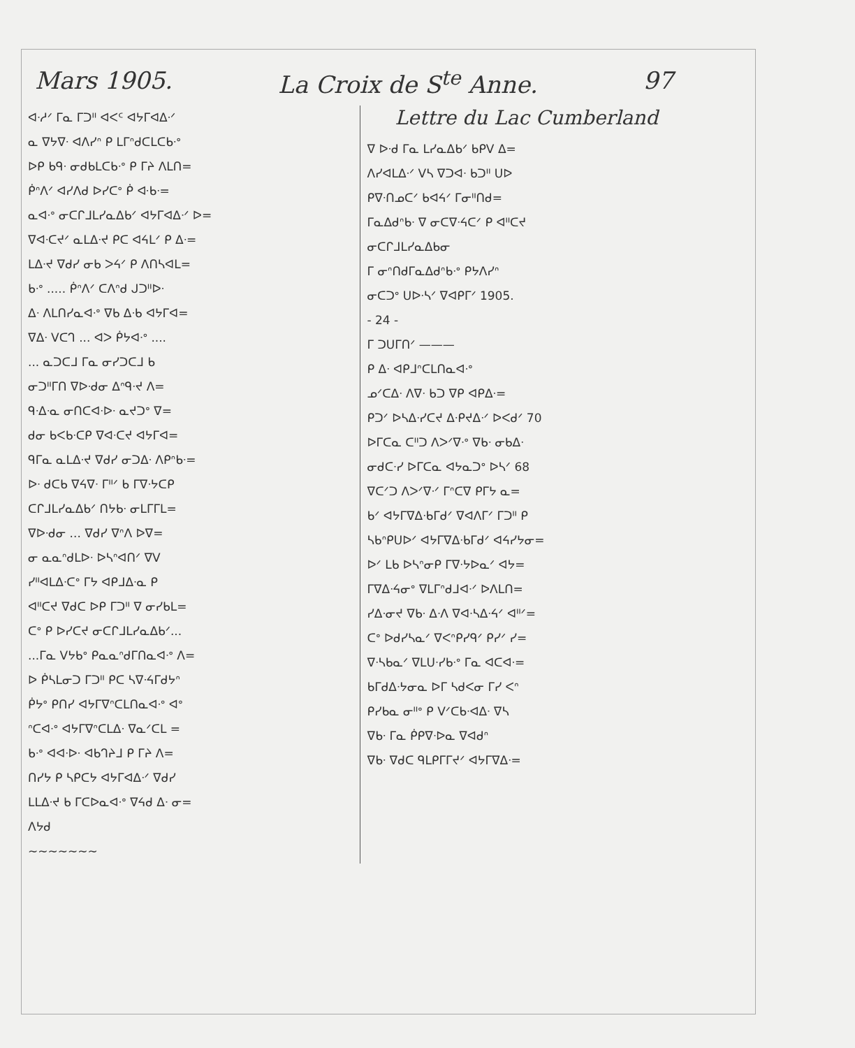Mars 1905. La Croix de S<sup>te</sup> Anne. 97
ᐊᐧᓱᐟ ᒥᓇ ᒥᑐᐦ ᐊᐸᑦ ᐊᔭᒥᐊᐃᐧᐟ
ᓇ ᐁᔭᐁᐧ ᐊᐱᓯᐢ ᑭ ᒪᒥᐢᑯᑕᒪᑕᑲᐧᐤ
ᐅᑭ ᑲᑫᐧ ᓂᑯᑲᒪᑕᑲᐧᐤ ᑭ ᒥᔨ ᐱᒪᑎ=
ᑮᐢᐱᐟ ᐊᓯᐱᑯ ᐅᓯᑕᐤ ᑮ ᐘᑲᐧ=
ᓇᐊᐧᐤ ᓂᑕᒋᒧᒪᓯᓇᐃᑲᐟ ᐊᔭᒥᐊᐃᐧᐟ ᐅ=
ᐁᐊᐧᑕᔪᐟ ᓇᒪᐃᐧᔪ ᑭᑕ ᐊᔦᒪᐟ ᑭ ᐃᐧ=
ᒪᐃᐧᔪ ᐁᑯᓯ ᓂᑲ ᐳᔦᐟ ᑭ ᐱᑎᓴᐊᒪ=
ᑲᐧᐤ ..... ᑮᐢᐱᐟ ᑕᐱᐢᑯ ᒍᑐᐦᐅᐧ
ᐃᐧ ᐱᒪᑎᓯᓇᐊᐧᐤ ᐁᑲ ᐃᐧᑲ ᐊᔭᒥᐊ=
ᐁᐃᐧ ᐯᑕᒉ ... ᐊᐳ ᑮᔭᐊᐧᐤ ....
... ᓇᑐᑕᒧ ᒥᓇ ᓂᓯᑐᑕᒧ ᑲ
ᓂᑐᐦᒥᑎ ᐁᐅᐧᑯᓂ ᐃᐢᑫᐧᔪ ᐱ=
ᑫᐧᐃᐧᓇ ᓂᑎᑕᐊᐧᐅᐧ ᓇᔪᑐᐤ ᐁ=
ᑯᓂ ᑲᐸᑲᐧᑕᑭ ᐁᐊᐧᑕᔪ ᐊᔭᒥᐊ=
ᑫᒥᓇ ᓇᒪᐃᐧᔪ ᐁᑯᓯ ᓂᑐᐃᐧ ᐱᑭᐢᑲᐧ=
ᐅᐧ ᑯᑕᑲ ᐁᔦᐁᐧ ᒥᐦᐟ ᑲ ᒥᐁᐧᔭᑕᑭ
ᑕᒋᒧᒪᓯᓇᐃᑲᐟ ᑎᔭᑲᐧ ᓂᒪᒥᒥᒪ=
ᐁᐅᐧᑯᓂ ... ᐁᑯᓯ ᐁᐢᐱ ᐅᐁ=
ᓂ ᓇᓇᐢᑯᒪᐅᐧ ᐅᓴᐢᐊᑎᐟ ᐁᐯ
ᓯᐦᐊᒪᐃᐧᑕᐤ ᒥᔭ ᐊᑭᒧᐃᐧᓇ ᑭ
ᐊᐦᑕᔪ ᐁᑯᑕ ᐅᑭ ᒥᑐᐦ ᐁ ᓂᓯᑲᒪ=
ᑕᐤ ᑭ ᐅᓯᑕᔪ ᓂᑕᒋᒧᒪᓯᓇᐃᑲᐟ...
...ᒥᓇ ᐯᔭᑲᐤ ᑭᓇᓇᐢᑯᒥᑎᓇᐊᐧᐤ ᐱ=
ᐅ ᑮᓴᒪᓂᑐ ᒥᑐᐦ ᑭᑕ ᓴᐁᐧᔦᒥᑯᔭᐢ
ᑮᔭᐤ ᑭᑎᓯ ᐊᔭᒥᐁᐢᑕᒪᑎᓇᐊᐧᐤ ᐊᐤ
ᐢᑕᐊᐧᐤ ᐊᔭᒥᐁᐢᑕᒪᐃᐧ ᐁᓇᐟᑕᒪ =
ᑲᐧᐤ ᐊᐊᐧᐅᐧ ᐊᑲᒉᔨᒧ ᑭ ᒥᔨ ᐱ=
ᑎᓯᔭ ᑭ ᓴᑭᑕᔭ ᐊᔭᒥᐊᐃᐧᐟ ᐁᑯᓯ
ᒪᒪᐃᐧᔪ ᑲ ᒥᑕᐅᓇᐊᐧᐤ ᐁᔦᑯ ᐃᐧ ᓂ=
ᐱᔭᑯ
~~~~~~~
Lettre du Lac Cumberland
ᐁ ᐅᐧᑯ ᒥᓇ ᒪᓯᓇᐃᑲᐟ ᑲᑭᐯ ᐃ=
ᐱᓯᐊᒪᐃᐧᐟ ᐯᓴ ᐁᑐᐊᐧ ᑲᑐᐦ ᑌᐅ
ᑭᐁᐧᑎᓄᑕᐟ ᑲᐊᔦᐟ ᒥᓂᐦᑎᑯ=
ᒥᓇᐃᑯᐢᑲᐧ ᐁ ᓂᑕᐁᐧᔦᑕᐟ ᑭ ᐊᐦᑕᔪ
ᓂᑕᒋᒧᒪᓯᓇᐃᑲᓂ
ᒥ ᓂᐢᑎᑯᒥᓇᐃᑯᐢᑲᐧᐤ ᑭᔭᐱᓯᐢ
ᓂᑕᑐᐤ ᑌᐅᐧᓴᐟ ᐁᐊᑭᒥᐟ 1905.
- 24 -
ᒥ ᑐᑌᒥᑎᐟ ———
ᑭ ᐃᐧ ᐊᑭᒧᐢᑕᒪᑎᓇᐊᐧᐤ
ᓄᐟᑕᐃᐧ ᐱᐁᐧ ᑲᑐ ᐁᑭ ᐊᑭᐃᐧ=
ᑭᑐᐟ ᐅᓴᐃᐧᓯᑕᔪ ᐃᐧᑭᔪᐃᐧᐟ ᐅᐸᑯᐟ 70
ᐅᒥᑕᓇ ᑕᐦᑐ ᐱᐳᐟᐁᐧᐤ ᐁᑲᐧ ᓂᑲᐃᐧ
ᓂᑯᑕᐧᓯ ᐅᒥᑕᓇ ᐊᔭᓇᑐᐤ ᐅᓴᐟ 68
ᐁᑕᐟᑐ ᐱᐳᐟᐁᐧᐟ ᒥᐢᑕᐁ ᑭᒥᔭ ᓇ=
ᑲᐟ ᐊᔭᒥᐁᐃᐧᑲᒥᑯᐟ ᐁᐊᐱᒥᐟ ᒥᑐᐦ ᑭ
ᓴᑲᐢᑭᑌᐅᐟ ᐊᔭᒥᐁᐃᐧᑲᒥᑯᐟ ᐊᔦᓯᔭᓂ=
ᐅᐟ ᒪᑲ ᐅᓴᐢᓂᑭ ᒥᐁᐧᔭᐅᓇᐟ ᐊᔭ=
ᒥᐁᐃᐧᔦᓂᐤ ᐁᒪᒥᐢᑯᒧᐊᐧᐟ ᐅᐱᒪᑎ=
ᓯᐃᐧᓂᔪ ᐁᑲᐧ ᐃᐧᐱ ᐁᐊᐧᓴᐃᐧᔦᐟ ᐊᐦᐟ=
ᑕᐤ ᐅᑯᓯᓴᓇᐟ ᐁᐸᐢᑭᓯᑫᐟ ᑭᓯᐟ ᓯ=
ᐁᐧᓴᑲᓇᐟ ᐁᒪᑌᐧᓯᑲᐧᐤ ᒥᓇ ᐊᑕᐊᐧ=
ᑲᒥᑯᐃᐧᔭᓂᓇ ᐅᒥ ᓴᑯᐸᓂ ᒥᓯ ᐸᐢ
ᑭᓯᑲᓇ ᓂᐦᐤ ᑭ ᐯᐟᑕᑲᐧᐊᐃᐧ ᐁᓴ
ᐁᑲᐧ ᒥᓇ ᑮᑭᐁᐧᐅᓇ ᐁᐊᑯᐢ
ᐁᑲᐧ ᐁᑯᑕ ᑫᒪᑭᒥᒥᔪᐟ ᐊᔭᒥᐁᐃᐧ=